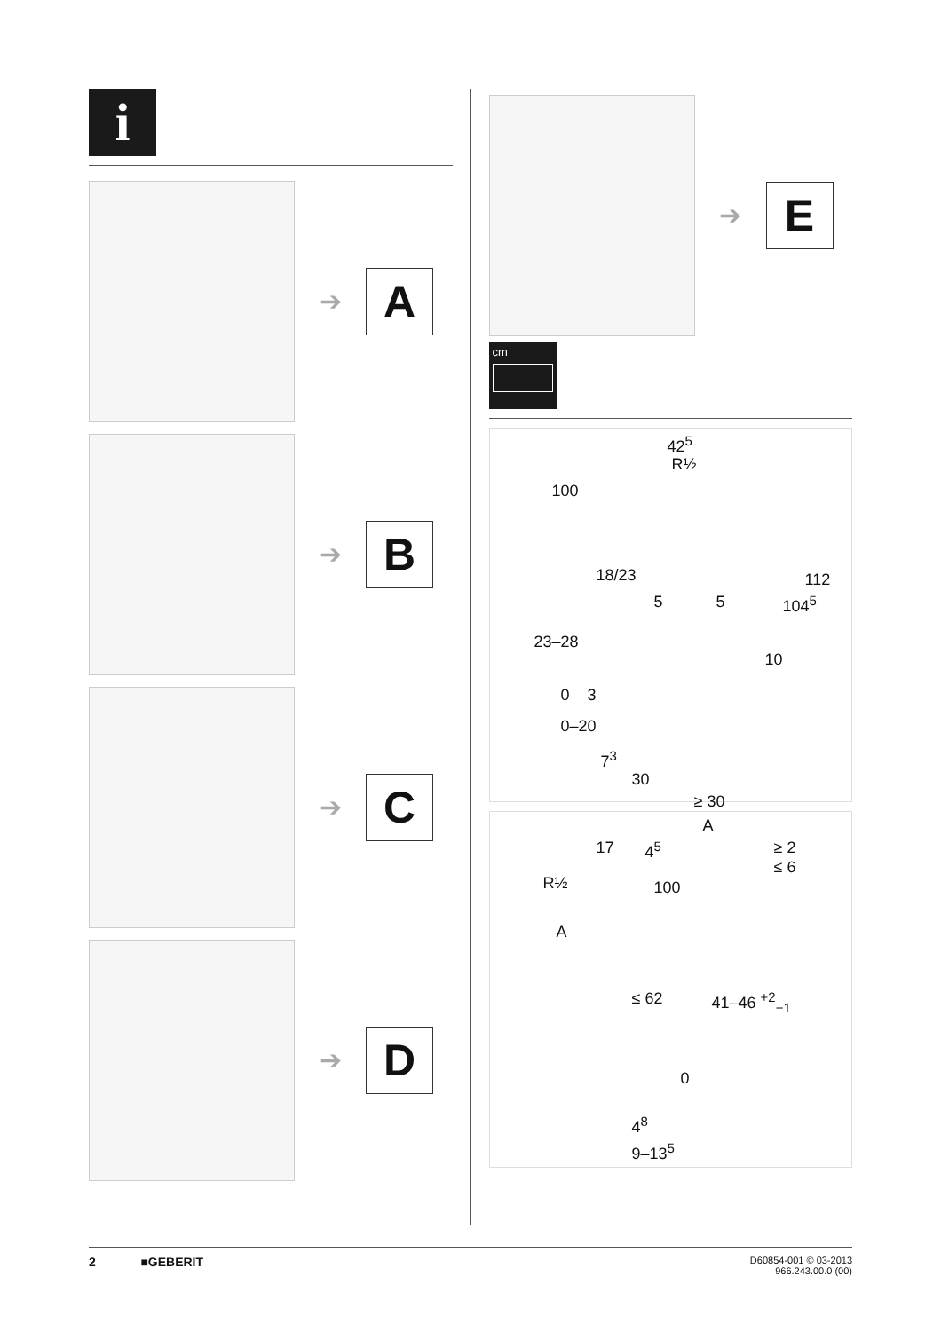i
➔
A
➔
B
➔
C
➔
D
➔
E
cm
42<sup>5</sup>
R½
100
112
104<sup>5</sup>
18/23
5 5
23–28
10
3 0
0–20
7<sup>3</sup>
30
≥ 30
17 4<sup>5</sup>
A
≥ 2
≤ 6
R½ 100
A
≤ 62 41–46 <sup>+2</sup><sub>−1</sub>
0
4<sup>8</sup>
9–13<sup>5</sup>
2 ■GEBERIT
D60854-001 © 03-2013
966.243.00.0 (00)